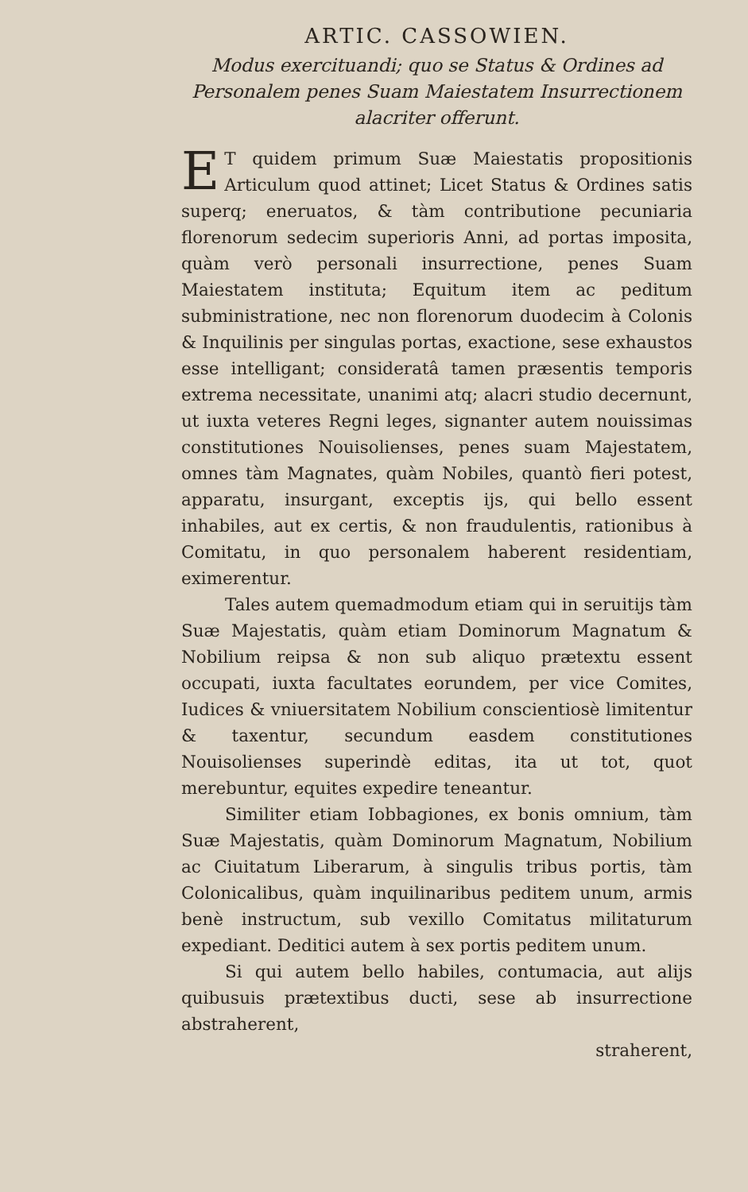ARTIC. CASSOWIEN.
Modus exercituandi; quo se Status & Ordines ad Personalem penes Suam Maiestatem Insurrectionem alacriter offerunt.
ET quidem primum Suæ Maiestatis propositionis Articulum quod attinet; Licet Status & Ordines satis superq; eneruatos, & tàm contributione pecuniaria florenorum sedecim superioris Anni, ad portas imposita, quàm verò personali insurrectione, penes Suam Maiestatem instituta; Equitum item ac peditum subministratione, nec non florenorum duodecim à Colonis & Inquilinis per singulas portas, exactione, sese exhaustos esse intelligant; consideratâ tamen præsentis temporis extrema necessitate, unanimi atq; alacri studio decernunt, ut iuxta veteres Regni leges, signanter autem nouissimas constitutiones Nouisolienses, penes suam Majestatem, omnes tàm Magnates, quàm Nobiles, quantò fieri potest, apparatu, insurgant, exceptis ijs, qui bello essent inhabiles, aut ex certis, & non fraudulentis, rationibus à Comitatu, in quo personalem haberent residentiam, eximerentur.
Tales autem quemadmodum etiam qui in seruitijs tàm Suæ Majestatis, quàm etiam Dominorum Magnatum & Nobilium reipsa & non sub aliquo prætextu essent occupati, iuxta facultates eorundem, per vice Comites, Iudices & vniuersitatem Nobilium conscientiosè limitentur & taxentur, secundum easdem constitutiones Nouisolienses superindè editas, ita ut tot, quot merebuntur, equites expedire teneantur.
Similiter etiam Iobbagiones, ex bonis omnium, tàm Suæ Majestatis, quàm Dominorum Magnatum, Nobilium ac Ciuitatum Liberarum, à singulis tribus portis, tàm Colonicalibus, quàm inquilinaribus peditem unum, armis benè instructum, sub vexillo Comitatus militaturum expediant. Deditici autem à sex portis peditem unum.
Si qui autem bello habiles, contumacia, aut alijs quibusuis prætextibus ducti, sese ab insurrectione abstraherent,
straherent,